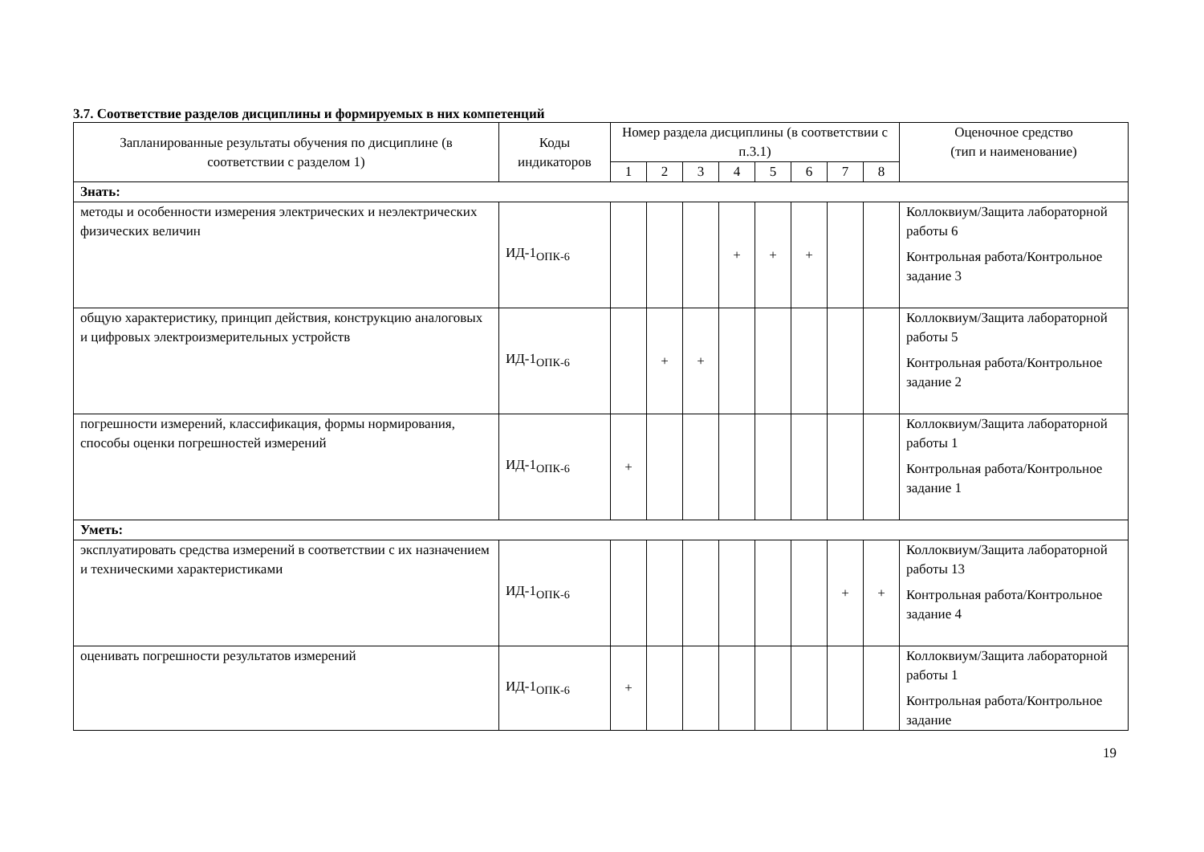3.7. Соответствие разделов дисциплины и формируемых в них компетенций
| Запланированные результаты обучения по дисциплине (в соответствии с разделом 1) | Коды индикаторов | Номер раздела дисциплины (в соответствии с п.3.1) | | | | | | | | Оценочное средство (тип и наименование) |
| --- | --- | --- | --- | --- | --- | --- | --- | --- | --- | --- |
| | | 1 | 2 | 3 | 4 | 5 | 6 | 7 | 8 | |
| Знать: | | | | | | | | | | |
| методы и особенности измерения электрических и неэлектрических физических величин | ИД-1<sub>ОПК-6</sub> | | | | + | + | + | | | Коллоквиум/Защита лабораторной работы 6 Контрольная работа/Контрольное задание 3 |
| общую характеристику, принцип действия, конструкцию аналоговых и цифровых электроизмерительных устройств | ИД-1<sub>ОПК-6</sub> | | + | + | | | | | | Коллоквиум/Защита лабораторной работы 5 Контрольная работа/Контрольное задание 2 |
| погрешности измерений, классификация, формы нормирования, способы оценки погрешностей измерений | ИД-1<sub>ОПК-6</sub> | + | | | | | | | | Коллоквиум/Защита лабораторной работы 1 Контрольная работа/Контрольное задание 1 |
| Уметь: | | | | | | | | | | |
| эксплуатировать средства измерений в соответствии с их назначением и техническими характеристиками | ИД-1<sub>ОПК-6</sub> | | | | | | | + | + | Коллоквиум/Защита лабораторной работы 13 Контрольная работа/Контрольное задание 4 |
| оценивать погрешности результатов измерений | ИД-1<sub>ОПК-6</sub> | + | | | | | | | | Коллоквиум/Защита лабораторной работы 1 Контрольная работа/Контрольное задание |
19